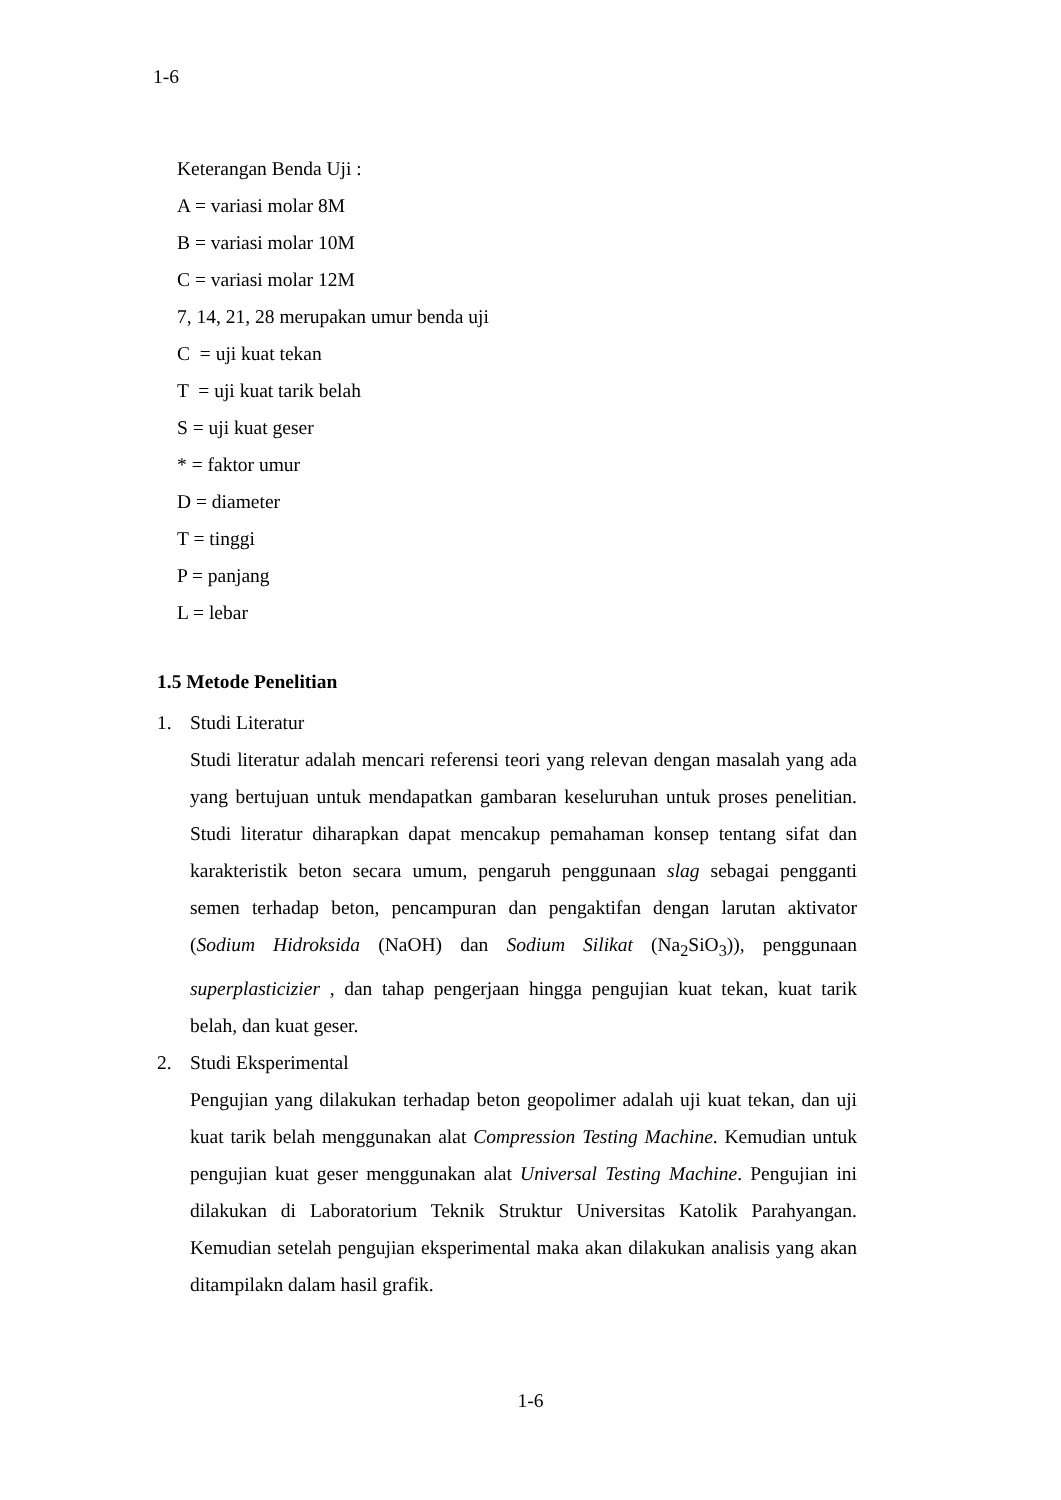1-6
Keterangan Benda Uji :
A = variasi molar 8M
B = variasi molar 10M
C = variasi molar 12M
7, 14, 21, 28 merupakan umur benda uji
C = uji kuat tekan
T = uji kuat tarik belah
S = uji kuat geser
* = faktor umur
D = diameter
T = tinggi
P = panjang
L = lebar
1.5 Metode Penelitian
1. Studi Literatur
Studi literatur adalah mencari referensi teori yang relevan dengan masalah yang ada yang bertujuan untuk mendapatkan gambaran keseluruhan untuk proses penelitian. Studi literatur diharapkan dapat mencakup pemahaman konsep tentang sifat dan karakteristik beton secara umum, pengaruh penggunaan slag sebagai pengganti semen terhadap beton, pencampuran dan pengaktifan dengan larutan aktivator (Sodium Hidroksida (NaOH) dan Sodium Silikat (Na<sub>2</sub>SiO<sub>3</sub>)), penggunaan superplasticizier , dan tahap pengerjaan hingga pengujian kuat tekan, kuat tarik belah, dan kuat geser.
2. Studi Eksperimental
Pengujian yang dilakukan terhadap beton geopolimer adalah uji kuat tekan, dan uji kuat tarik belah menggunakan alat Compression Testing Machine. Kemudian untuk pengujian kuat geser menggunakan alat Universal Testing Machine. Pengujian ini dilakukan di Laboratorium Teknik Struktur Universitas Katolik Parahyangan. Kemudian setelah pengujian eksperimental maka akan dilakukan analisis yang akan ditampilakn dalam hasil grafik.
1-6